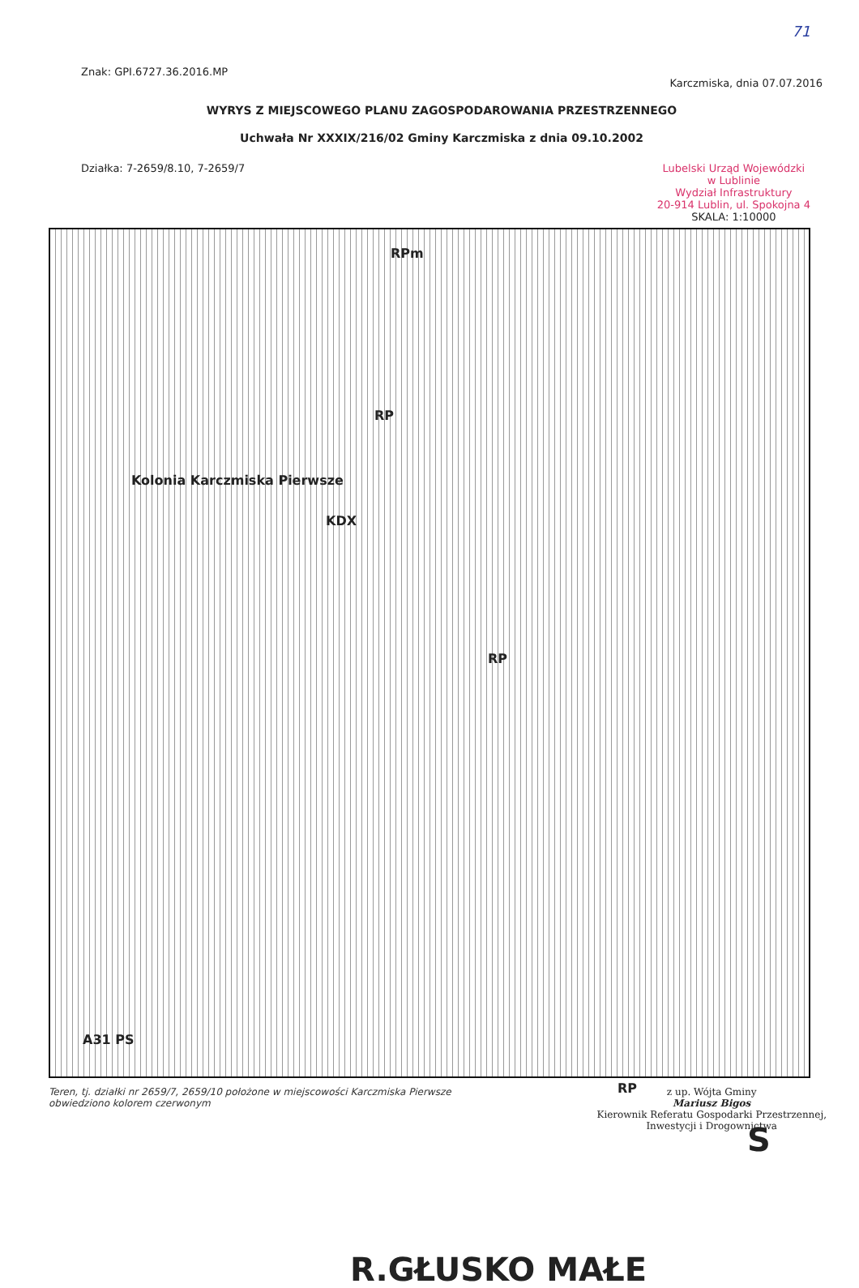71
Znak: GPI.6727.36.2016.MP
Karczmiska, dnia 07.07.2016
WYRYS Z MIEJSCOWEGO PLANU ZAGOSPODAROWANIA PRZESTRZENNEGO
Uchwała Nr XXXIX/216/02 Gminy Karczmiska z dnia 09.10.2002
Działka: 7-2659/8.10, 7-2659/7 Lubelski Urząd Wojewódzki
w Lublinie
Wydział Infrastruktury
20-914 Lublin, ul. Spokojna 4
SKALA: 1:10000
Kolonia Karczmiska Pierwsze
RPm
RP
KDX
RP
RP
A31 PS
R.GŁUSKO MAŁE
S
Teren, tj. działki nr 2659/7, 2659/10 położone w miejscowości Karczmiska Pierwsze obwiedziono kolorem czerwonym
z up. Wójta Gminy
Mariusz Bigos
Kierownik Referatu Gospodarki Przestrzennej,
Inwestycji i Drogownictwa